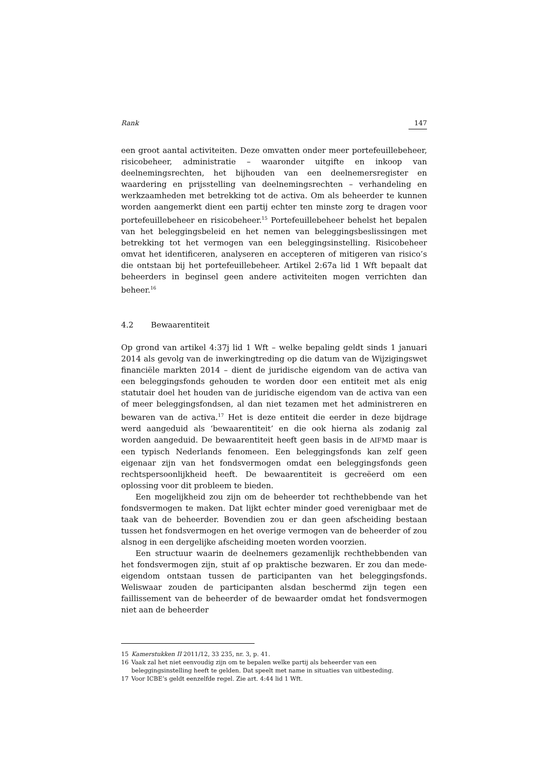Rank 147
een groot aantal activiteiten. Deze omvatten onder meer portefeuillebeheer, risicobeheer, administratie – waaronder uitgifte en inkoop van deelnemingsrechten, het bijhouden van een deelnemersregister en waardering en prijsstelling van deelnemingsrechten – verhandeling en werkzaamheden met betrekking tot de activa. Om als beheerder te kunnen worden aangemerkt dient een partij echter ten minste zorg te dragen voor portefeuillebeheer en risicobeheer.<sup>15</sup> Portefeuillebeheer behelst het bepalen van het beleggingsbeleid en het nemen van beleggingsbeslissingen met betrekking tot het vermogen van een beleggingsinstelling. Risicobeheer omvat het identificeren, analyseren en accepteren of mitigeren van risico’s die ontstaan bij het portefeuillebeheer. Artikel 2:67a lid 1 Wft bepaalt dat beheerders in beginsel geen andere activiteiten mogen verrichten dan beheer.<sup>16</sup>
4.2 Bewaarentiteit
Op grond van artikel 4:37j lid 1 Wft – welke bepaling geldt sinds 1 januari 2014 als gevolg van de inwerkingtreding op die datum van de Wijzigingswet financiële markten 2014 – dient de juridische eigendom van de activa van een beleggingsfonds gehouden te worden door een entiteit met als enig statutair doel het houden van de juridische eigendom van de activa van een of meer beleggingsfondsen, al dan niet tezamen met het administreren en bewaren van de activa.<sup>17</sup> Het is deze entiteit die eerder in deze bijdrage werd aangeduid als ‘bewaarentiteit’ en die ook hierna als zodanig zal worden aangeduid. De bewaarentiteit heeft geen basis in de AIFMD maar is een typisch Nederlands fenomeen. Een beleggingsfonds kan zelf geen eigenaar zijn van het fondsvermogen omdat een beleggingsfonds geen rechtspersoonlijkheid heeft. De bewaarentiteit is gecreëerd om een oplossing voor dit probleem te bieden.
Een mogelijkheid zou zijn om de beheerder tot rechthebbende van het fondsvermogen te maken. Dat lijkt echter minder goed verenigbaar met de taak van de beheerder. Bovendien zou er dan geen afscheiding bestaan tussen het fondsvermogen en het overige vermogen van de beheerder of zou alsnog in een dergelijke afscheiding moeten worden voorzien.
Een structuur waarin de deelnemers gezamenlijk rechthebbenden van het fondsvermogen zijn, stuit af op praktische bezwaren. Er zou dan mede-eigendom ontstaan tussen de participanten van het beleggingsfonds. Weliswaar zouden de participanten alsdan beschermd zijn tegen een faillissement van de beheerder of de bewaarder omdat het fondsvermogen niet aan de beheerder
15 Kamerstukken II 2011/12, 33 235, nr. 3, p. 41.
16 Vaak zal het niet eenvoudig zijn om te bepalen welke partij als beheerder van een beleggingsinstelling heeft te gelden. Dat speelt met name in situaties van uitbesteding.
17 Voor ICBE’s geldt eenzelfde regel. Zie art. 4:44 lid 1 Wft.